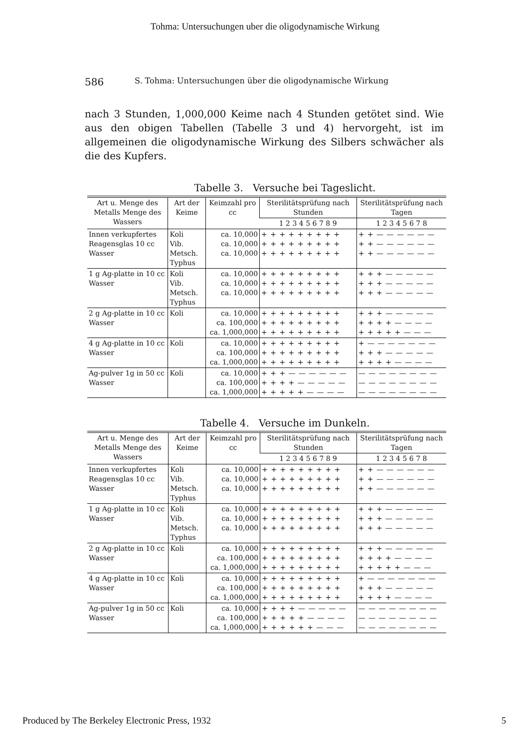Tohma: Untersuchungen uber die oligodynamische Wirkung
586 S. Tohma: Untersuchungen über die oligodynamische Wirkung
nach 3 Stunden, 1,000,000 Keime nach 4 Stunden getötet sind. Wie aus den obigen Tabellen (Tabelle 3 und 4) hervorgeht, ist im allgemeinen die oligodynamische Wirkung des Silbers schwächer als die des Kupfers.
Tabelle 3. Versuche bei Tageslicht.
| Art u. Menge des Metalls Menge des Wassers | Art der Keime | Keimzahl pro cc | Sterilitätsprüfung nach Stunden | Sterilitätsprüfung nach Tagen |
| --- | --- | --- | --- | --- |
| | | | 1 2 3 4 5 6 7 8 9 | 1 2 3 4 5 6 7 8 |
| Innen verkupfertes Reagensglas 10 cc Wasser | Koli Vib. Metsch. Typhus | ca. 10,000 ca. 10,000 ca. 10,000 | + + + + + + + + + + + + + + + + + + + + + + + + + + + | + + — — — — — — + + — — — — — — + + — — — — — — |
| 1 g Ag-platte in 10 cc Wasser | Koli Vib. Metsch. Typhus | ca. 10,000 ca. 10,000 ca. 10,000 | + + + + + + + + + + + + + + + + + + + + + + + + + + + | + + + — — — — — + + + — — — — — + + + — — — — — |
| 2 g Ag-platte in 10 cc Wasser | Koli | ca. 10,000 ca. 100,000 ca. 1,000,000 | + + + + + + + + + + + + + + + + + + + + + + + + + + + | + + + — — — — — + + + + — — — — + + + + + — — — |
| 4 g Ag-platte in 10 cc Wasser | Koli | ca. 10,000 ca. 100,000 ca. 1,000,000 | + + + + + + + + + + + + + + + + + + + + + + + + + + + | + — — — — — — — + + + — — — — — + + + + — — — — |
| Ag-pulver 1g in 50 cc Wasser | Koli | ca. 10,000 ca. 100,000 ca. 1,000,000 | + + + — — — — — — + + + + — — — — — + + + + + — — — — | — — — — — — — — — — — — — — — — — — — — — — — — |
Tabelle 4. Versuche im Dunkeln.
| Art u. Menge des Metalls Menge des Wassers | Art der Keime | Keimzahl pro cc | Sterilitätsprüfung nach Stunden | Sterilitätsprüfung nach Tagen |
| --- | --- | --- | --- | --- |
| | | | 1 2 3 4 5 6 7 8 9 | 1 2 3 4 5 6 7 8 |
| Innen verkupfertes Reagensglas 10 cc Wasser | Koli Vib. Metsch. Typhus | ca. 10,000 ca. 10,000 ca. 10,000 | + + + + + + + + + + + + + + + + + + + + + + + + + + + | + + — — — — — — + + — — — — — — + + — — — — — — |
| 1 g Ag-platte in 10 cc Wasser | Koli Vib. Metsch. Typhus | ca. 10,000 ca. 10,000 ca. 10,000 | + + + + + + + + + + + + + + + + + + + + + + + + + + + | + + + — — — — — + + + — — — — — + + + — — — — — |
| 2 g Ag-platte in 10 cc Wasser | Koli | ca. 10,000 ca. 100,000 ca. 1,000,000 | + + + + + + + + + + + + + + + + + + + + + + + + + + + | + + + — — — — — + + + + — — — — + + + + + — — — |
| 4 g Ag-platte in 10 cc Wasser | Koli | ca. 10,000 ca. 100,000 ca. 1,000,000 | + + + + + + + + + + + + + + + + + + + + + + + + + + + | + — — — — — — — + + + — — — — — + + + + — — — — |
| Ag-pulver 1g in 50 cc Wasser | Koli | ca. 10,000 ca. 100,000 ca. 1,000,000 | + + + + — — — — — + + + + + — — — — + + + + + + — — — | — — — — — — — — — — — — — — — — — — — — — — — — |
Produced by The Berkeley Electronic Press, 1932 5